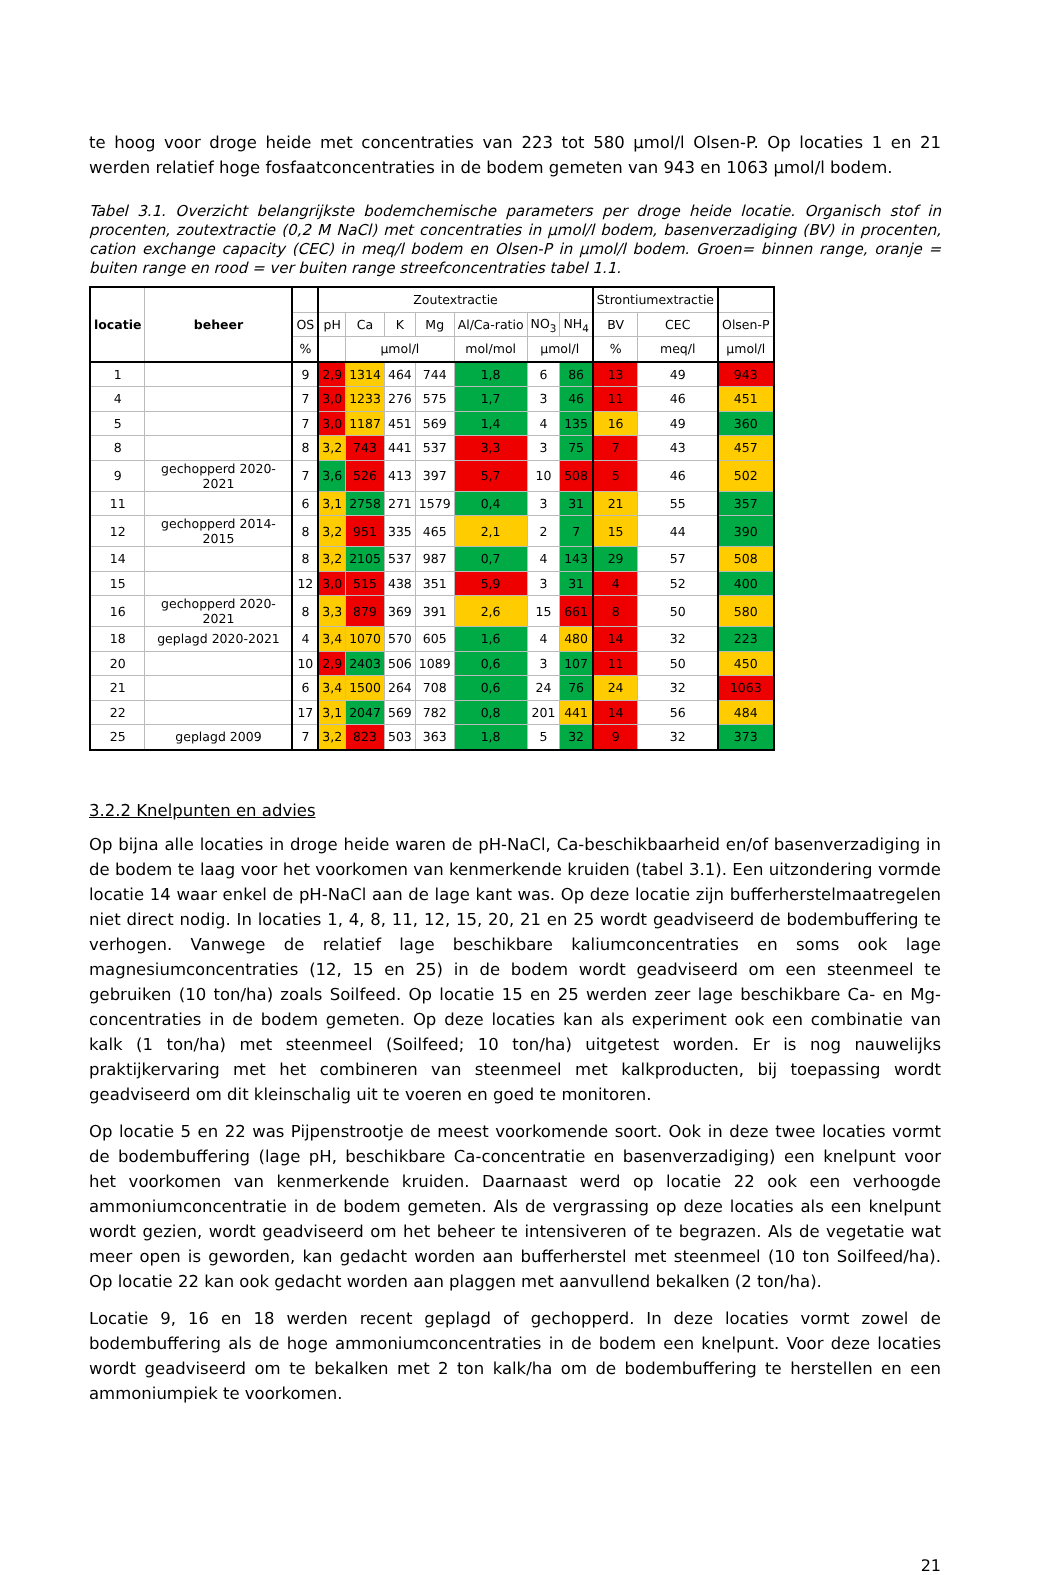te hoog voor droge heide met concentraties van 223 tot 580 µmol/l Olsen-P. Op locaties 1 en 21 werden relatief hoge fosfaatconcentraties in de bodem gemeten van 943 en 1063 µmol/l bodem.
Tabel 3.1. Overzicht belangrijkste bodemchemische parameters per droge heide locatie. Organisch stof in procenten, zoutextractie (0,2 M NaCl) met concentraties in µmol/l bodem, basenverzadiging (BV) in procenten, cation exchange capacity (CEC) in meq/l bodem en Olsen-P in µmol/l bodem. Groen= binnen range, oranje = buiten range en rood = ver buiten range streefconcentraties tabel 1.1.
| locatie | beheer | | Zoutextractie | | | | | | | Strontiumextractie | | |
| --- | --- | --- | --- | --- | --- | --- | --- | --- | --- | --- | --- | --- |
| | | OS | pH | Ca | K | Mg | Al/Ca-ratio | NO<sub>3</sub> | NH<sub>4</sub> | BV | CEC | Olsen-P |
| | | % | | µmol/l | | | mol/mol | µmol/l | | % | meq/l | µmol/l |
| 1 | | 9 | 2,9 | 1314 | 464 | 744 | 1,8 | 6 | 86 | 13 | 49 | 943 |
| 4 | | 7 | 3,0 | 1233 | 276 | 575 | 1,7 | 3 | 46 | 11 | 46 | 451 |
| 5 | | 7 | 3,0 | 1187 | 451 | 569 | 1,4 | 4 | 135 | 16 | 49 | 360 |
| 8 | | 8 | 3,2 | 743 | 441 | 537 | 3,3 | 3 | 75 | 7 | 43 | 457 |
| 9 | gechopperd 2020-2021 | 7 | 3,6 | 526 | 413 | 397 | 5,7 | 10 | 508 | 5 | 46 | 502 |
| 11 | | 6 | 3,1 | 2758 | 271 | 1579 | 0,4 | 3 | 31 | 21 | 55 | 357 |
| 12 | gechopperd 2014-2015 | 8 | 3,2 | 951 | 335 | 465 | 2,1 | 2 | 7 | 15 | 44 | 390 |
| 14 | | 8 | 3,2 | 2105 | 537 | 987 | 0,7 | 4 | 143 | 29 | 57 | 508 |
| 15 | | 12 | 3,0 | 515 | 438 | 351 | 5,9 | 3 | 31 | 4 | 52 | 400 |
| 16 | gechopperd 2020-2021 | 8 | 3,3 | 879 | 369 | 391 | 2,6 | 15 | 661 | 8 | 50 | 580 |
| 18 | geplagd 2020-2021 | 4 | 3,4 | 1070 | 570 | 605 | 1,6 | 4 | 480 | 14 | 32 | 223 |
| 20 | | 10 | 2,9 | 2403 | 506 | 1089 | 0,6 | 3 | 107 | 11 | 50 | 450 |
| 21 | | 6 | 3,4 | 1500 | 264 | 708 | 0,6 | 24 | 76 | 24 | 32 | 1063 |
| 22 | | 17 | 3,1 | 2047 | 569 | 782 | 0,8 | 201 | 441 | 14 | 56 | 484 |
| 25 | geplagd 2009 | 7 | 3,2 | 823 | 503 | 363 | 1,8 | 5 | 32 | 9 | 32 | 373 |
3.2.2 Knelpunten en advies
Op bijna alle locaties in droge heide waren de pH-NaCl, Ca-beschikbaarheid en/of basenverzadiging in de bodem te laag voor het voorkomen van kenmerkende kruiden (tabel 3.1). Een uitzondering vormde locatie 14 waar enkel de pH-NaCl aan de lage kant was. Op deze locatie zijn bufferherstelmaatregelen niet direct nodig. In locaties 1, 4, 8, 11, 12, 15, 20, 21 en 25 wordt geadviseerd de bodembuffering te verhogen. Vanwege de relatief lage beschikbare kaliumconcentraties en soms ook lage magnesiumconcentraties (12, 15 en 25) in de bodem wordt geadviseerd om een steenmeel te gebruiken (10 ton/ha) zoals Soilfeed. Op locatie 15 en 25 werden zeer lage beschikbare Ca- en Mg-concentraties in de bodem gemeten. Op deze locaties kan als experiment ook een combinatie van kalk (1 ton/ha) met steenmeel (Soilfeed; 10 ton/ha) uitgetest worden. Er is nog nauwelijks praktijkervaring met het combineren van steenmeel met kalkproducten, bij toepassing wordt geadviseerd om dit kleinschalig uit te voeren en goed te monitoren.
Op locatie 5 en 22 was Pijpenstrootje de meest voorkomende soort. Ook in deze twee locaties vormt de bodembuffering (lage pH, beschikbare Ca-concentratie en basenverzadiging) een knelpunt voor het voorkomen van kenmerkende kruiden. Daarnaast werd op locatie 22 ook een verhoogde ammoniumconcentratie in de bodem gemeten. Als de vergrassing op deze locaties als een knelpunt wordt gezien, wordt geadviseerd om het beheer te intensiveren of te begrazen. Als de vegetatie wat meer open is geworden, kan gedacht worden aan bufferherstel met steenmeel (10 ton Soilfeed/ha). Op locatie 22 kan ook gedacht worden aan plaggen met aanvullend bekalken (2 ton/ha).
Locatie 9, 16 en 18 werden recent geplagd of gechopperd. In deze locaties vormt zowel de bodembuffering als de hoge ammoniumconcentraties in de bodem een knelpunt. Voor deze locaties wordt geadviseerd om te bekalken met 2 ton kalk/ha om de bodembuffering te herstellen en een ammoniumpiek te voorkomen.
21